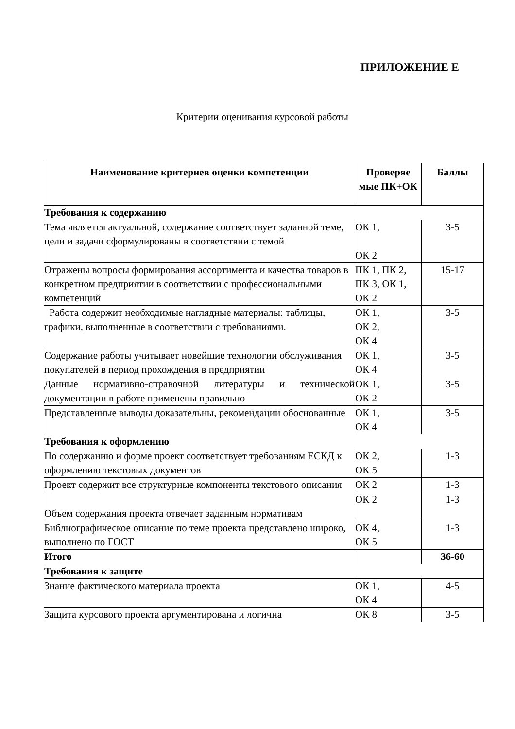ПРИЛОЖЕНИЕ Е
Критерии оценивания курсовой работы
| Наименование критериев оценки компетенции | Проверяе мые ПК+ОК | Баллы |
| --- | --- | --- |
| Требования к содержанию | | |
| Тема является актуальной, содержание соответствует заданной теме, цели и задачи сформулированы в соответствии с темой | ОК 1, ОК 2 | 3-5 |
| Отражены вопросы формирования ассортимента и качества товаров в конкретном предприятии в соответствии с профессиональными компетенций | ПК 1, ПК 2, ПК 3, ОК 1, ОК 2 | 15-17 |
| Работа содержит необходимые наглядные материалы: таблицы, графики, выполненные в соответствии с требованиями. | ОК 1, ОК 2, ОК 4 | 3-5 |
| Содержание работы учитывает новейшие технологии обслуживания покупателей в период прохождения в предприятии | ОК 1, ОК 4 | 3-5 |
| Данные нормативно-справочной литературы и технической документации в работе применены правильно | ОК 1, ОК 2 | 3-5 |
| Представленные выводы доказательны, рекомендации обоснованные | ОК 1, ОК 4 | 3-5 |
| Требования к оформлению | | |
| По содержанию и форме проект соответствует требованиям ЕСКД к оформлению текстовых документов | ОК 2, ОК 5 | 1-3 |
| Проект содержит все структурные компоненты текстового описания | ОК 2 | 1-3 |
| Объем содержания проекта отвечает заданным нормативам | ОК 2 | 1-3 |
| Библиографическое описание по теме проекта представлено широко, выполнено по ГОСТ | ОК 4, ОК 5 | 1-3 |
| Итого | | 36-60 |
| Требования к защите | | |
| Знание фактического материала проекта | ОК 1, ОК 4 | 4-5 |
| Защита курсового проекта аргументирована и логична | ОК 8 | 3-5 |